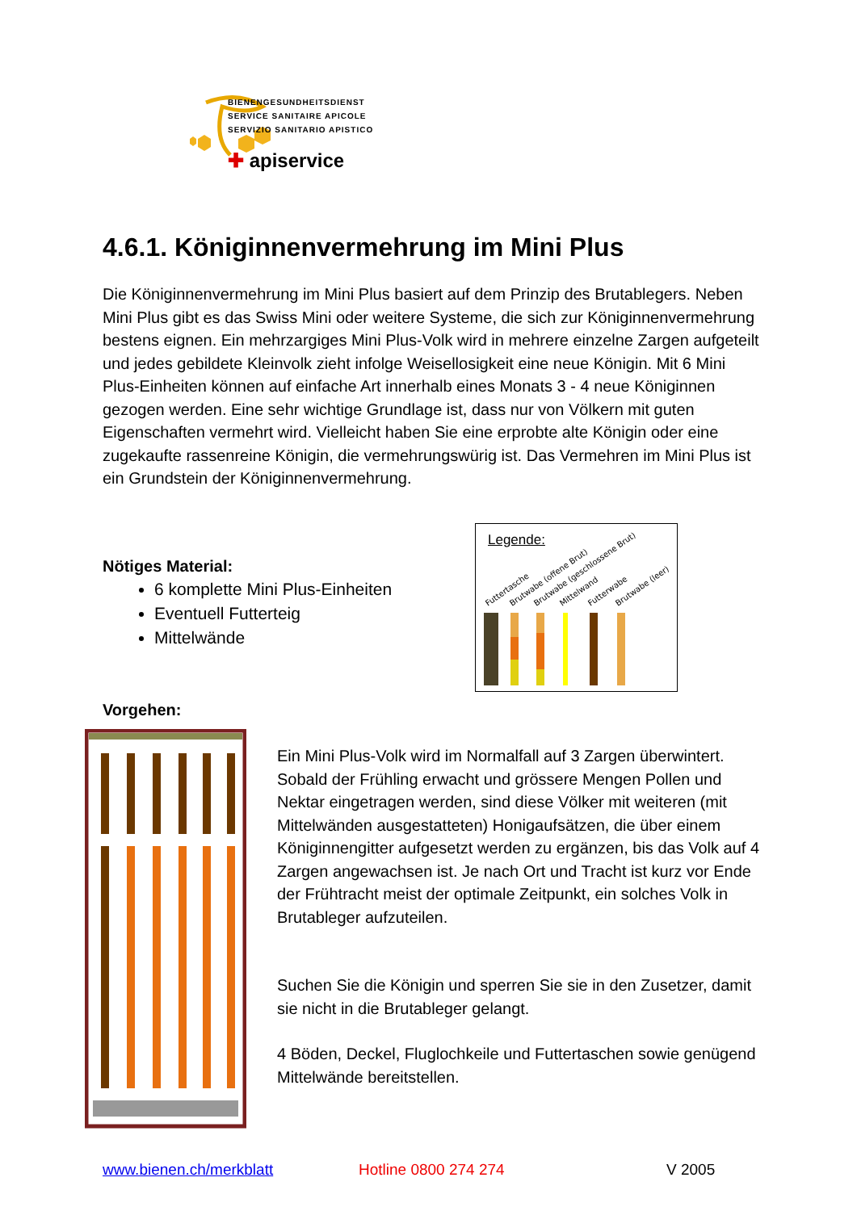BIENENGESUNDHEITSDIENST
SERVICE SANITAIRE APICOLE
SERVIZIO SANITARIO APISTICO
✚ apiservice
4.6.1. Königinnenvermehrung im Mini Plus
Die Königinnenvermehrung im Mini Plus basiert auf dem Prinzip des Brutablegers. Neben Mini Plus gibt es das Swiss Mini oder weitere Systeme, die sich zur Königinnenvermehrung bestens eignen. Ein mehrzargiges Mini Plus-Volk wird in mehrere einzelne Zargen aufgeteilt und jedes gebildete Kleinvolk zieht infolge Weisellosigkeit eine neue Königin. Mit 6 Mini Plus-Einheiten können auf einfache Art innerhalb eines Monats 3 - 4 neue Königinnen gezogen werden. Eine sehr wichtige Grundlage ist, dass nur von Völkern mit guten Eigenschaften vermehrt wird. Vielleicht haben Sie eine erprobte alte Königin oder eine zugekaufte rassenreine Königin, die vermehrungswürig ist. Das Vermehren im Mini Plus ist ein Grundstein der Königinnenvermehrung.
Nötiges Material:
6 komplette Mini Plus-Einheiten
Eventuell Futterteig
Mittelwände
Legende:
Futtertasche
Brutwabe (offene Brut)
Brutwabe (geschlossene Brut)
Mittelwand
Futterwabe
Brutwabe (leer)
Vorgehen:
Ein Mini Plus-Volk wird im Normalfall auf 3 Zargen überwintert. Sobald der Frühling erwacht und grössere Mengen Pollen und Nektar eingetragen werden, sind diese Völker mit weiteren (mit Mittelwänden ausgestatteten) Honigaufsätzen, die über einem Königinnengitter aufgesetzt werden zu ergänzen, bis das Volk auf 4 Zargen angewachsen ist. Je nach Ort und Tracht ist kurz vor Ende der Frühtracht meist der optimale Zeitpunkt, ein solches Volk in Brutableger aufzuteilen.
Suchen Sie die Königin und sperren Sie sie in den Zusetzer, damit sie nicht in die Brutableger gelangt.
4 Böden, Deckel, Fluglochkeile und Futtertaschen sowie genügend Mittelwände bereitstellen.
www.bienen.ch/merkblatt Hotline 0800 274 274 V 2005